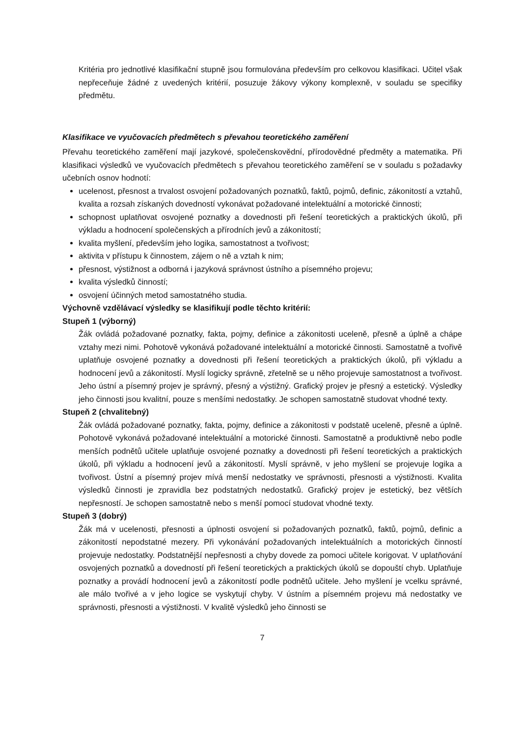Kritéria pro jednotlivé klasifikační stupně jsou formulována především pro celkovou klasifikaci. Učitel však nepřeceňuje žádné z uvedených kritérií, posuzuje žákovy výkony komplexně, v souladu se specifiky předmětu.
Klasifikace ve vyučovacích předmětech s převahou teoretického zaměření
Převahu teoretického zaměření mají jazykové, společenskovědní, přírodovědné předměty a matematika. Při klasifikaci výsledků ve vyučovacích předmětech s převahou teoretického zaměření se v souladu s požadavky učebních osnov hodnotí:
ucelenost, přesnost a trvalost osvojení požadovaných poznatků, faktů, pojmů, definic, zákonitostí a vztahů, kvalita a rozsah získaných dovedností vykonávat požadované intelektuální a motorické činnosti;
schopnost uplatňovat osvojené poznatky a dovednosti při řešení teoretických a praktických úkolů, při výkladu a hodnocení společenských a přírodních jevů a zákonitostí;
kvalita myšlení, především jeho logika, samostatnost a tvořivost;
aktivita v přístupu k činnostem, zájem o ně a vztah k nim;
přesnost, výstižnost a odborná i jazyková správnost ústního a písemného projevu;
kvalita výsledků činností;
osvojení účinných metod samostatného studia.
Výchovně vzdělávací výsledky se klasifikují podle těchto kritérií:
Stupeň 1 (výborný)
Žák ovládá požadované poznatky, fakta, pojmy, definice a zákonitosti uceleně, přesně a úplně a chápe vztahy mezi nimi. Pohotově vykonává požadované intelektuální a motorické činnosti. Samostatně a tvořivě uplatňuje osvojené poznatky a dovednosti při řešení teoretických a praktických úkolů, při výkladu a hodnocení jevů a zákonitostí. Myslí logicky správně, zřetelně se u něho projevuje samostatnost a tvořivost. Jeho ústní a písemný projev je správný, přesný a výstižný. Grafický projev je přesný a estetický. Výsledky jeho činnosti jsou kvalitní, pouze s menšími nedostatky. Je schopen samostatně studovat vhodné texty.
Stupeň 2 (chvalitebný)
Žák ovládá požadované poznatky, fakta, pojmy, definice a zákonitosti v podstatě uceleně, přesně a úplně. Pohotově vykonává požadované intelektuální a motorické činnosti. Samostatně a produktivně nebo podle menších podnětů učitele uplatňuje osvojené poznatky a dovednosti při řešení teoretických a praktických úkolů, při výkladu a hodnocení jevů a zákonitostí. Myslí správně, v jeho myšlení se projevuje logika a tvořivost. Ústní a písemný projev mívá menší nedostatky ve správnosti, přesnosti a výstižnosti. Kvalita výsledků činnosti je zpravidla bez podstatných nedostatků. Grafický projev je estetický, bez větších nepřesností. Je schopen samostatně nebo s menší pomocí studovat vhodné texty.
Stupeň 3 (dobrý)
Žák má v ucelenosti, přesnosti a úplnosti osvojení si požadovaných poznatků, faktů, pojmů, definic a zákonitostí nepodstatné mezery. Při vykonávání požadovaných intelektuálních a motorických činností projevuje nedostatky. Podstatnější nepřesnosti a chyby dovede za pomoci učitele korigovat. V uplatňování osvojených poznatků a dovedností při řešení teoretických a praktických úkolů se dopouští chyb. Uplatňuje poznatky a provádí hodnocení jevů a zákonitostí podle podnětů učitele. Jeho myšlení je vcelku správné, ale málo tvořivé a v jeho logice se vyskytují chyby. V ústním a písemném projevu má nedostatky ve správnosti, přesnosti a výstižnosti. V kvalitě výsledků jeho činnosti se
7